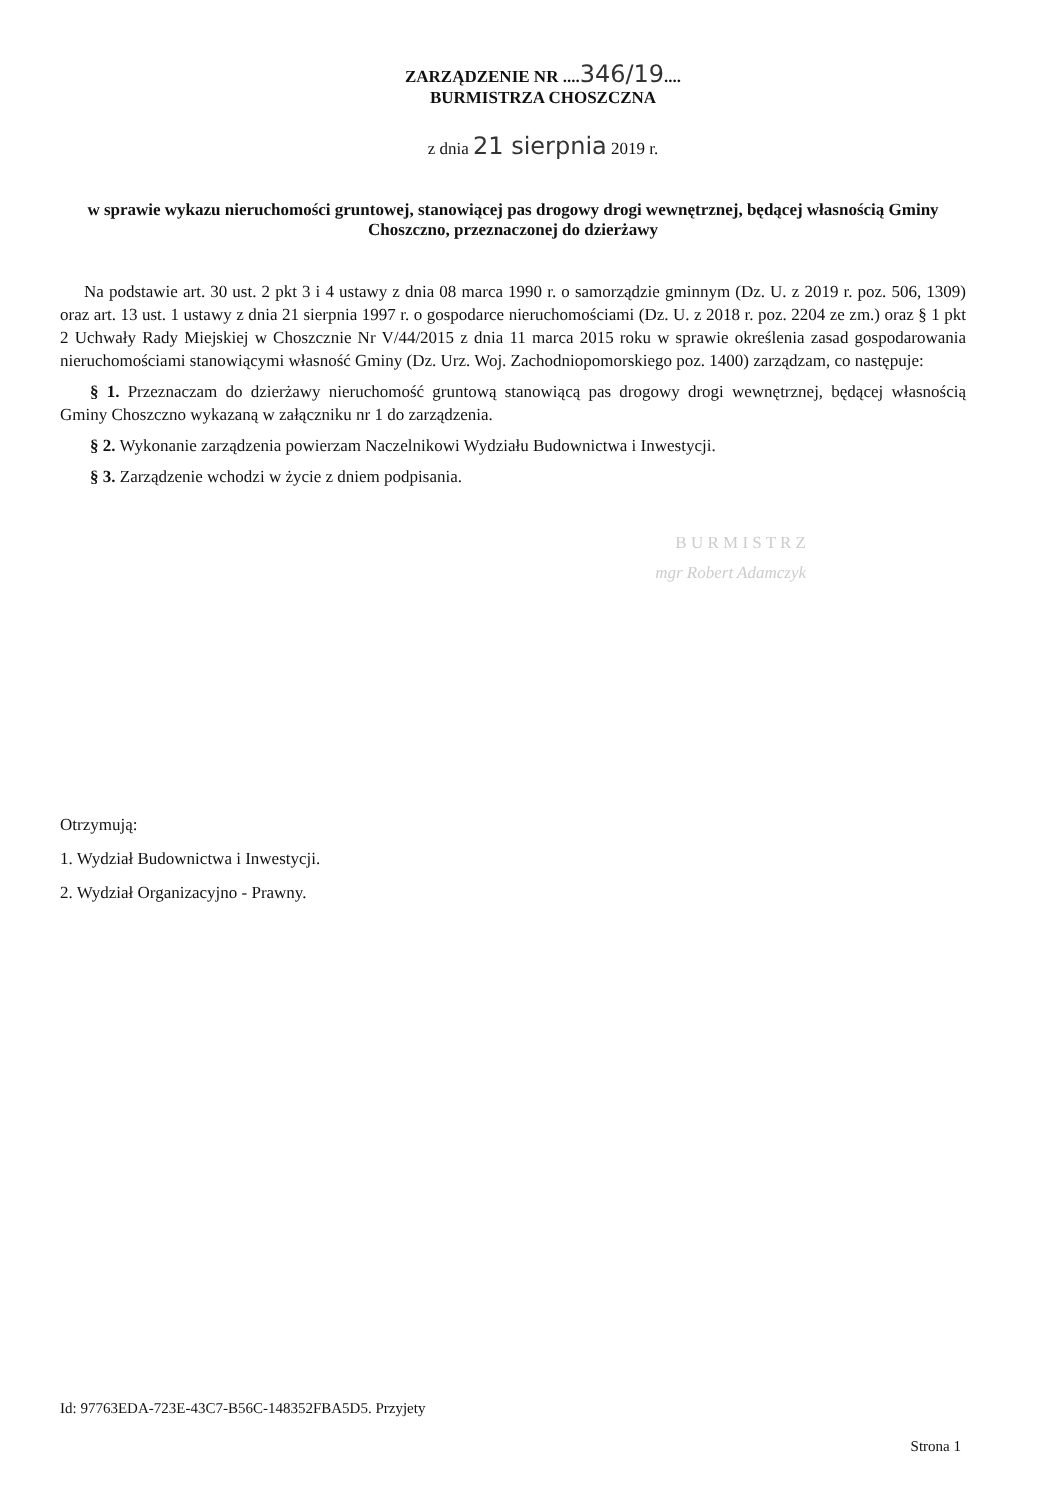ZARZĄDZENIE NR ....346/19....
BURMISTRZA CHOSZCZNA
z dnia 21 sierpnia 2019 r.
w sprawie wykazu nieruchomości gruntowej, stanowiącej pas drogowy drogi wewnętrznej, będącej własnością Gminy Choszczno, przeznaczonej do dzierżawy
Na podstawie art. 30 ust. 2 pkt 3 i 4 ustawy z dnia 08 marca 1990 r. o samorządzie gminnym (Dz. U. z 2019 r. poz. 506, 1309) oraz art. 13 ust. 1 ustawy z dnia 21 sierpnia 1997 r. o gospodarce nieruchomościami (Dz. U. z 2018 r. poz. 2204 ze zm.) oraz § 1 pkt 2 Uchwały Rady Miejskiej w Choszcznie Nr V/44/2015 z dnia 11 marca 2015 roku w sprawie określenia zasad gospodarowania nieruchomościami stanowiącymi własność Gminy (Dz. Urz. Woj. Zachodniopomorskiego poz. 1400) zarządzam, co następuje:
§ 1. Przeznaczam do dzierżawy nieruchomość gruntową stanowiącą pas drogowy drogi wewnętrznej, będącej własnością Gminy Choszczno wykazaną w załączniku nr 1 do zarządzenia.
§ 2. Wykonanie zarządzenia powierzam Naczelnikowi Wydziału Budownictwa i Inwestycji.
§ 3. Zarządzenie wchodzi w życie z dniem podpisania.
B U R M I S T R Z
mgr Robert Adamczyk
Otrzymują:
1. Wydział Budownictwa i Inwestycji.
2. Wydział Organizacyjno - Prawny.
Id: 97763EDA-723E-43C7-B56C-148352FBA5D5. Przyjety
Strona 1